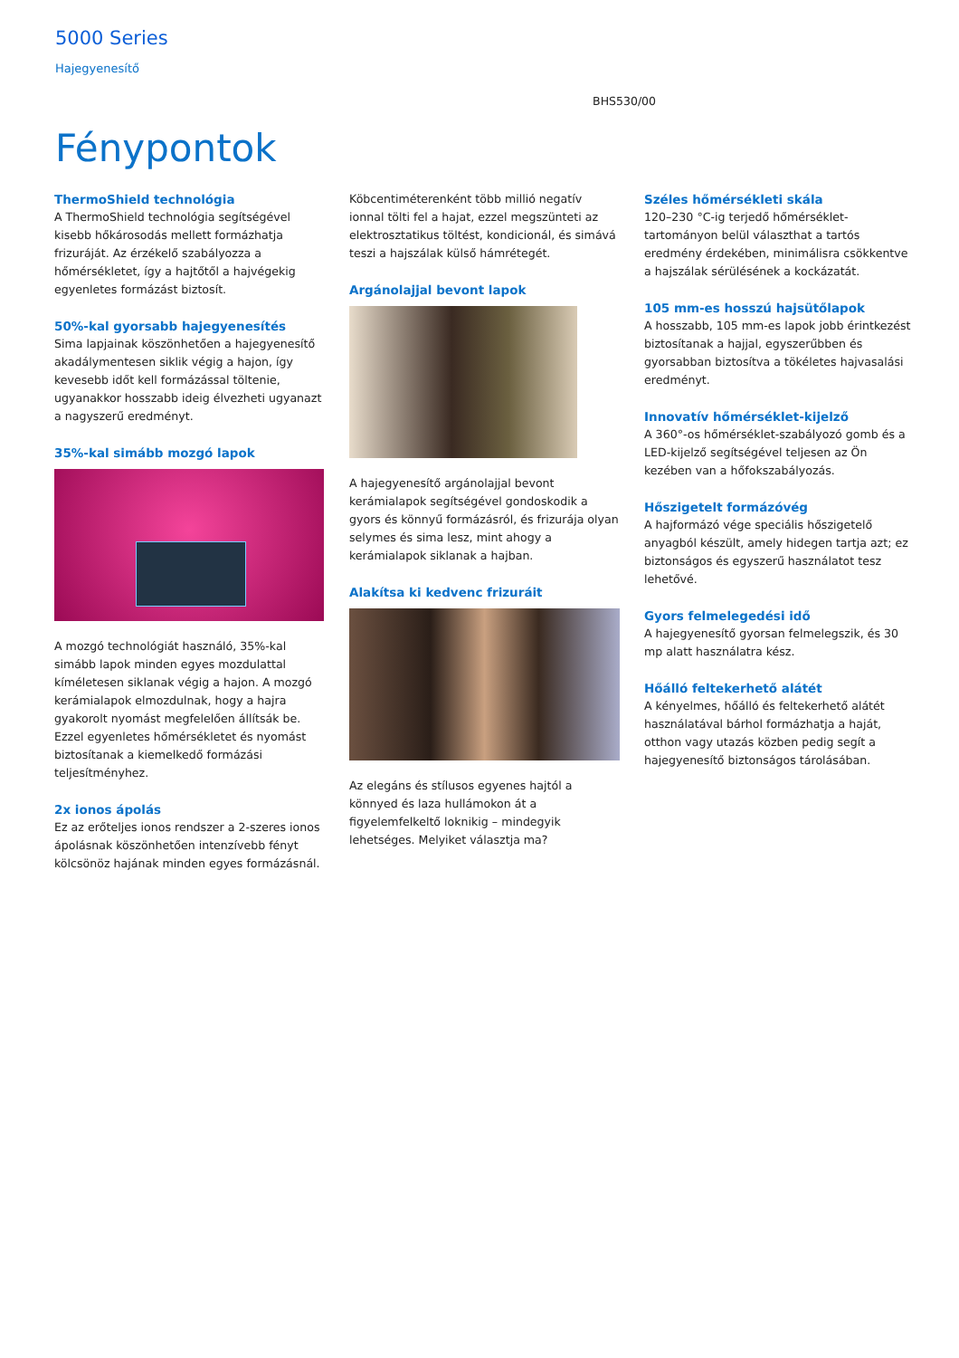5000 Series
Hajegyenesítő
BHS530/00
Fénypontok
ThermoShield technológia
A ThermoShield technológia segítségével kisebb hőkárosodás mellett formázhatja frizuráját. Az érzékelő szabályozza a hőmérsékletet, így a hajtőtől a hajvégekig egyenletes formázást biztosít.
50%-kal gyorsabb hajegyenesítés
Sima lapjainak köszönhetően a hajegyenesítő akadálymentesen siklik végig a hajon, így kevesebb időt kell formázással töltenie, ugyanakkor hosszabb ideig élvezheti ugyanazt a nagyszerű eredményt.
35%-kal simább mozgó lapok
A mozgó technológiát használó, 35%-kal simább lapok minden egyes mozdulattal kíméletesen siklanak végig a hajon. A mozgó kerámialapok elmozdulnak, hogy a hajra gyakorolt nyomást megfelelően állítsák be. Ezzel egyenletes hőmérsékletet és nyomást biztosítanak a kiemelkedő formázási teljesítményhez.
2x ionos ápolás
Ez az erőteljes ionos rendszer a 2-szeres ionos ápolásnak köszönhetően intenzívebb fényt kölcsönöz hajának minden egyes formázásnál.
Köbcentiméterenként több millió negatív ionnal tölti fel a hajat, ezzel megszünteti az elektrosztatikus töltést, kondicionál, és simává teszi a hajszálak külső hámrétegét.
Argánolajjal bevont lapok
A hajegyenesítő argánolajjal bevont kerámialapok segítségével gondoskodik a gyors és könnyű formázásról, és frizurája olyan selymes és sima lesz, mint ahogy a kerámialapok siklanak a hajban.
Alakítsa ki kedvenc frizuráit
Az elegáns és stílusos egyenes hajtól a könnyed és laza hullámokon át a figyelemfelkeltő loknikig – mindegyik lehetséges. Melyiket választja ma?
Széles hőmérsékleti skála
120–230 °C-ig terjedő hőmérséklet-tartományon belül választhat a tartós eredmény érdekében, minimálisra csökkentve a hajszálak sérülésének a kockázatát.
105 mm-es hosszú hajsütőlapok
A hosszabb, 105 mm-es lapok jobb érintkezést biztosítanak a hajjal, egyszerűbben és gyorsabban biztosítva a tökéletes hajvasalási eredményt.
Innovatív hőmérséklet-kijelző
A 360°-os hőmérséklet-szabályozó gomb és a LED-kijelző segítségével teljesen az Ön kezében van a hőfokszabályozás.
Hőszigetelt formázóvég
A hajformázó vége speciális hőszigetelő anyagból készült, amely hidegen tartja azt; ez biztonságos és egyszerű használatot tesz lehetővé.
Gyors felmelegedési idő
A hajegyenesítő gyorsan felmelegszik, és 30 mp alatt használatra kész.
Hőálló feltekerhető alátét
A kényelmes, hőálló és feltekerhető alátét használatával bárhol formázhatja a haját, otthon vagy utazás közben pedig segít a hajegyenesítő biztonságos tárolásában.